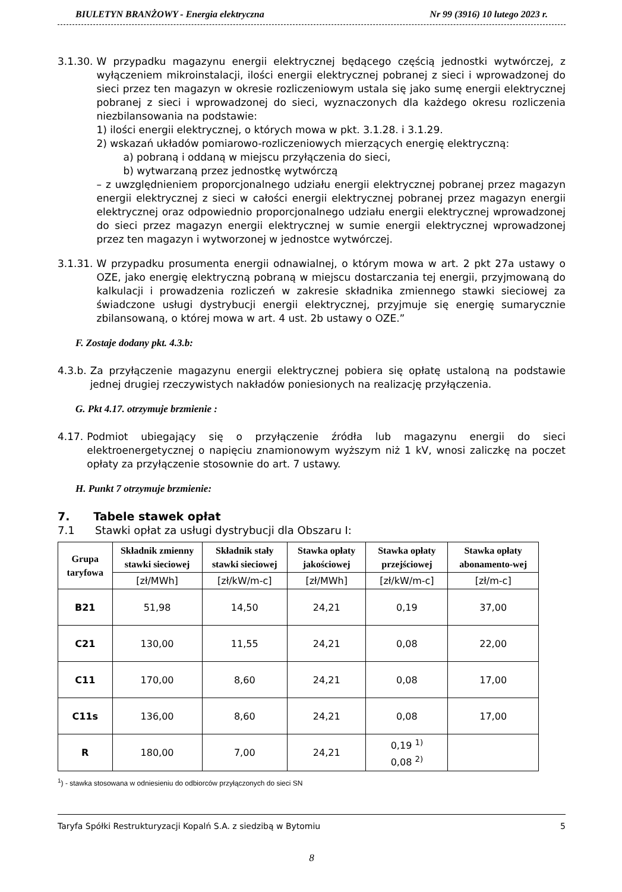BIULETYN BRANŻOWY - Energia elektryczna Nr 99 (3916) 10 lutego 2023 r.
3.1.30. W przypadku magazynu energii elektrycznej będącego częścią jednostki wytwórczej, z wyłączeniem mikroinstalacji, ilości energii elektrycznej pobranej z sieci i wprowadzonej do sieci przez ten magazyn w okresie rozliczeniowym ustala się jako sumę energii elektrycznej pobranej z sieci i wprowadzonej do sieci, wyznaczonych dla każdego okresu rozliczenia niezbilansowania na podstawie:
1) ilości energii elektrycznej, o których mowa w pkt. 3.1.28. i 3.1.29.
2) wskazań układów pomiarowo-rozliczeniowych mierzących energię elektryczną:
a) pobraną i oddaną w miejscu przyłączenia do sieci,
b) wytwarzaną przez jednostkę wytwórczą
– z uwzględnieniem proporcjonalnego udziału energii elektrycznej pobranej przez magazyn energii elektrycznej z sieci w całości energii elektrycznej pobranej przez magazyn energii elektrycznej oraz odpowiednio proporcjonalnego udziału energii elektrycznej wprowadzonej do sieci przez magazyn energii elektrycznej w sumie energii elektrycznej wprowadzonej przez ten magazyn i wytworzonej w jednostce wytwórczej.
3.1.31. W przypadku prosumenta energii odnawialnej, o którym mowa w art. 2 pkt 27a ustawy o OZE, jako energię elektryczną pobraną w miejscu dostarczania tej energii, przyjmowaną do kalkulacji i prowadzenia rozliczeń w zakresie składnika zmiennego stawki sieciowej za świadczone usługi dystrybucji energii elektrycznej, przyjmuje się energię sumarycznie zbilansowaną, o której mowa w art. 4 ust. 2b ustawy o OZE.”
F. Zostaje dodany pkt. 4.3.b:
4.3.b. Za przyłączenie magazynu energii elektrycznej pobiera się opłatę ustaloną na podstawie jednej drugiej rzeczywistych nakładów poniesionych na realizację przyłączenia.
G. Pkt 4.17. otrzymuje brzmienie :
4.17. Podmiot ubiegający się o przyłączenie źródła lub magazynu energii do sieci elektroenergetycznej o napięciu znamionowym wyższym niż 1 kV, wnosi zaliczkę na poczet opłaty za przyłączenie stosownie do art. 7 ustawy.
H. Punkt 7 otrzymuje brzmienie:
7. Tabele stawek opłat
7.1 Stawki opłat za usługi dystrybucji dla Obszaru I:
| Grupa taryfowa | Składnik zmienny stawki sieciowej | Składnik stały stawki sieciowej | Stawka opłaty jakościowej | Stawka opłaty przejściowej | Stawka opłaty abonamento-wej |
| --- | --- | --- | --- | --- | --- |
| | [zł/MWh] | [zł/kW/m-c] | [zł/MWh] | [zł/kW/m-c] | [zł/m-c] |
| B21 | 51,98 | 14,50 | 24,21 | 0,19 | 37,00 |
| C21 | 130,00 | 11,55 | 24,21 | 0,08 | 22,00 |
| C11 | 170,00 | 8,60 | 24,21 | 0,08 | 17,00 |
| C11s | 136,00 | 8,60 | 24,21 | 0,08 | 17,00 |
| R | 180,00 | 7,00 | 24,21 | 0,19 <sup>1)</sup> 0,08 <sup>2)</sup> | |
<sup>1</sup>) - stawka stosowana w odniesieniu do odbiorców przyłączonych do sieci SN
Taryfa Spółki Restrukturyzacji Kopalń S.A. z siedzibą w Bytomiu 5
8